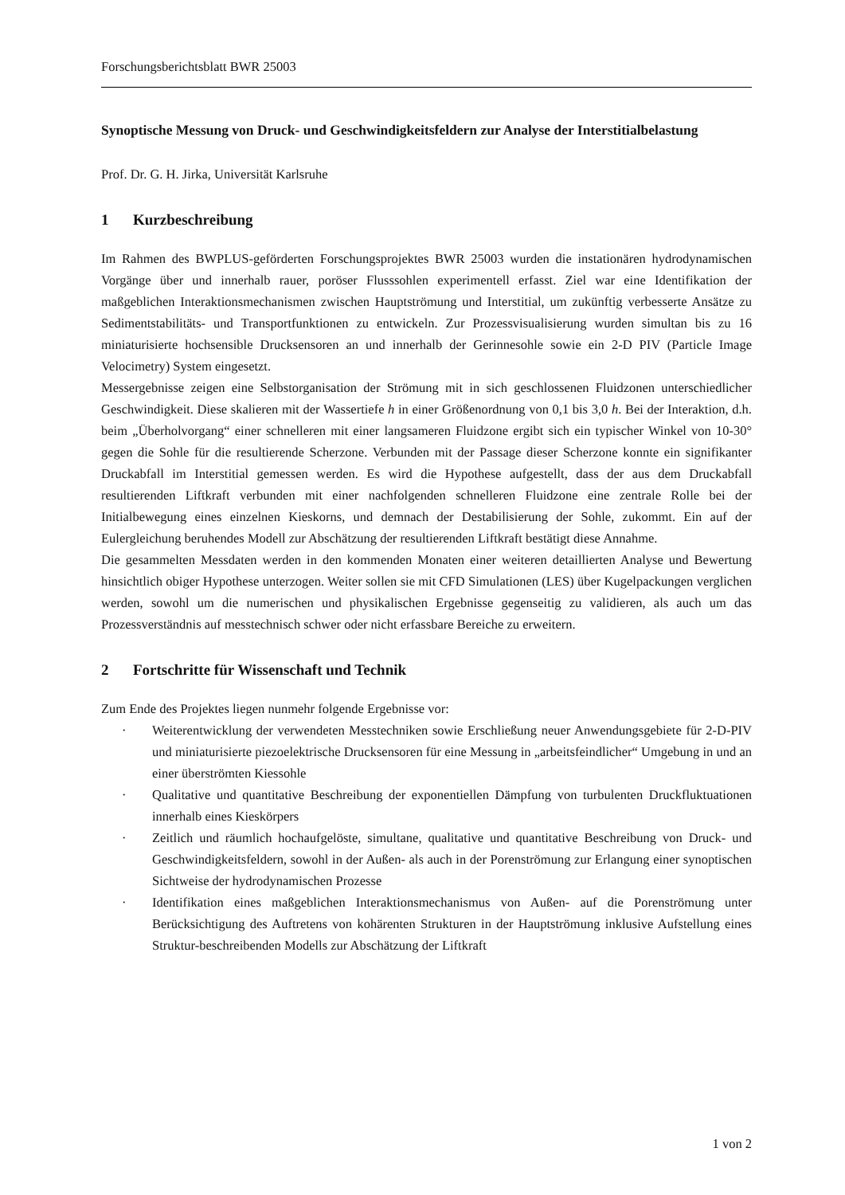Forschungsberichtsblatt BWR 25003
Synoptische Messung von Druck- und Geschwindigkeitsfeldern zur Analyse der Interstitialbelastung
Prof. Dr. G. H. Jirka, Universität Karlsruhe
1 Kurzbeschreibung
Im Rahmen des BWPLUS-geförderten Forschungsprojektes BWR 25003 wurden die instationären hydrodynamischen Vorgänge über und innerhalb rauer, poröser Flusssohlen experimentell erfasst. Ziel war eine Identifikation der maßgeblichen Interaktionsmechanismen zwischen Hauptströmung und Interstitial, um zukünftig verbesserte Ansätze zu Sedimentstabilitäts- und Transportfunktionen zu entwickeln. Zur Prozessvisualisierung wurden simultan bis zu 16 miniaturisierte hochsensible Drucksensoren an und innerhalb der Gerinnesohle sowie ein 2-D PIV (Particle Image Velocimetry) System eingesetzt.
Messergebnisse zeigen eine Selbstorganisation der Strömung mit in sich geschlossenen Fluidzonen unterschiedlicher Geschwindigkeit. Diese skalieren mit der Wassertiefe h in einer Größenordnung von 0,1 bis 3,0 h. Bei der Interaktion, d.h. beim „Überholvorgang“ einer schnelleren mit einer langsameren Fluidzone ergibt sich ein typischer Winkel von 10-30° gegen die Sohle für die resultierende Scherzone. Verbunden mit der Passage dieser Scherzone konnte ein signifikanter Druckabfall im Interstitial gemessen werden. Es wird die Hypothese aufgestellt, dass der aus dem Druckabfall resultierenden Liftkraft verbunden mit einer nachfolgenden schnelleren Fluidzone eine zentrale Rolle bei der Initialbewegung eines einzelnen Kieskorns, und demnach der Destabilisierung der Sohle, zukommt. Ein auf der Eulergleichung beruhendes Modell zur Abschätzung der resultierenden Liftkraft bestätigt diese Annahme.
Die gesammelten Messdaten werden in den kommenden Monaten einer weiteren detaillierten Analyse und Bewertung hinsichtlich obiger Hypothese unterzogen. Weiter sollen sie mit CFD Simulationen (LES) über Kugelpackungen verglichen werden, sowohl um die numerischen und physikalischen Ergebnisse gegenseitig zu validieren, als auch um das Prozessverständnis auf messtechnisch schwer oder nicht erfassbare Bereiche zu erweitern.
2 Fortschritte für Wissenschaft und Technik
Zum Ende des Projektes liegen nunmehr folgende Ergebnisse vor:
· Weiterentwicklung der verwendeten Messtechniken sowie Erschließung neuer Anwendungsgebiete für 2-D-PIV und miniaturisierte piezoelektrische Drucksensoren für eine Messung in „arbeitsfeindlicher“ Umgebung in und an einer überströmten Kiessohle
· Qualitative und quantitative Beschreibung der exponentiellen Dämpfung von turbulenten Druckfluktuationen innerhalb eines Kieskörpers
· Zeitlich und räumlich hochaufgelöste, simultane, qualitative und quantitative Beschreibung von Druck- und Geschwindigkeitsfeldern, sowohl in der Außen- als auch in der Porenströmung zur Erlangung einer synoptischen Sichtweise der hydrodynamischen Prozesse
· Identifikation eines maßgeblichen Interaktionsmechanismus von Außen- auf die Porenströmung unter Berücksichtigung des Auftretens von kohärenten Strukturen in der Hauptströmung inklusive Aufstellung eines Struktur-beschreibenden Modells zur Abschätzung der Liftkraft
1 von 2